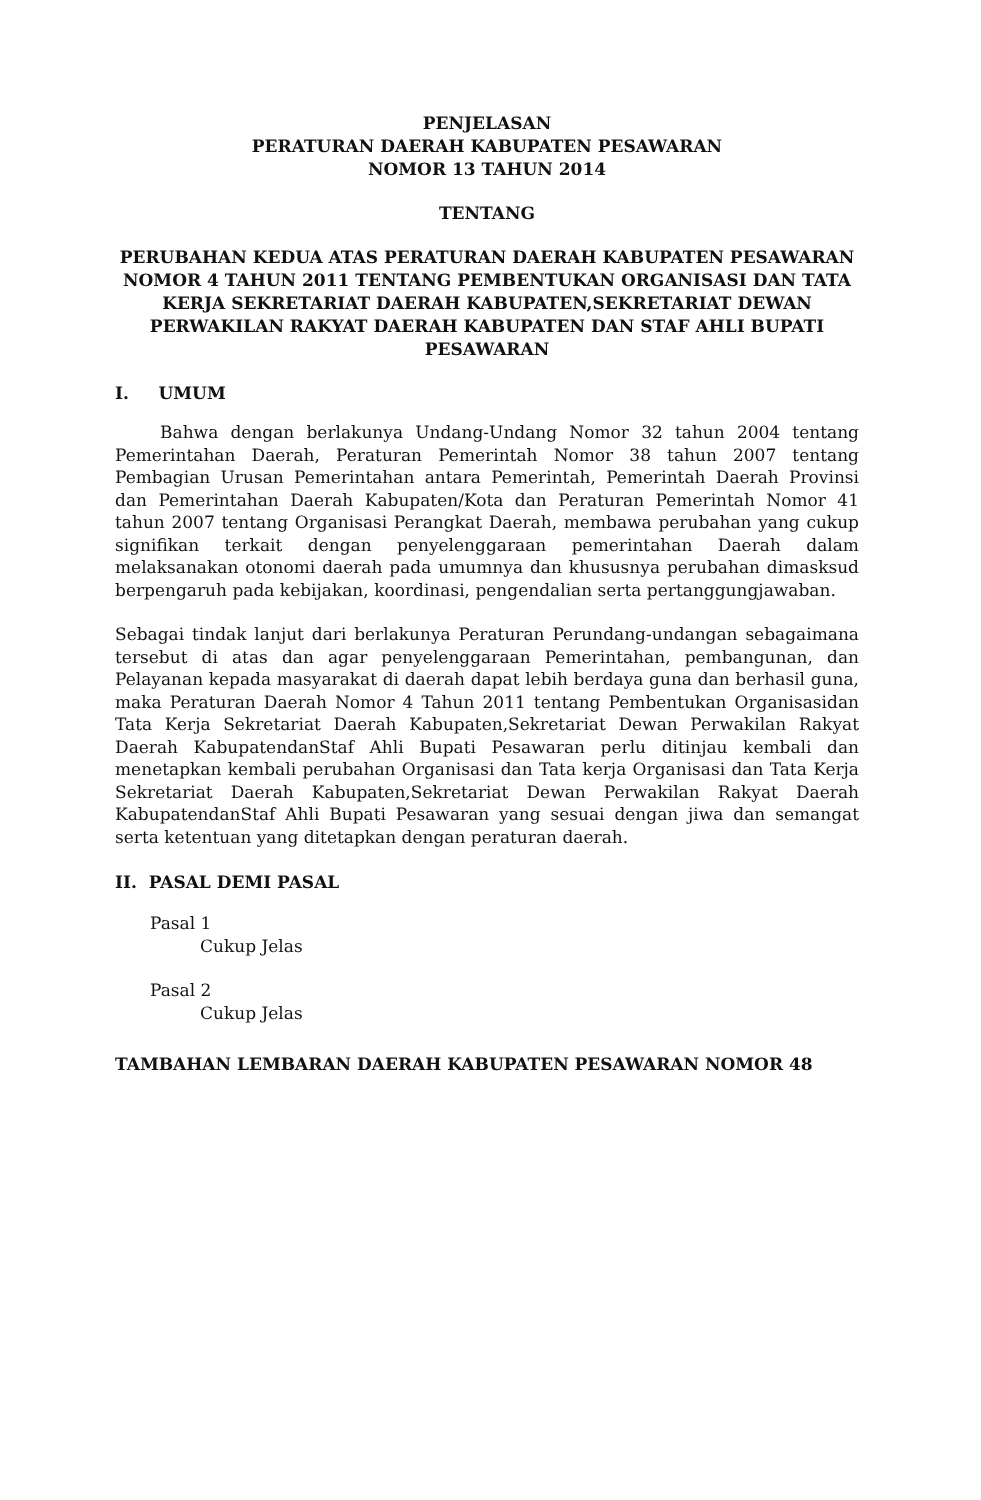PENJELASAN
PERATURAN DAERAH KABUPATEN PESAWARAN
NOMOR 13 TAHUN 2014
TENTANG
PERUBAHAN KEDUA ATAS PERATURAN DAERAH KABUPATEN PESAWARAN NOMOR 4 TAHUN 2011 TENTANG PEMBENTUKAN ORGANISASI DAN TATA KERJA SEKRETARIAT DAERAH KABUPATEN,SEKRETARIAT DEWAN PERWAKILAN RAKYAT DAERAH KABUPATEN DAN STAF AHLI BUPATI PESAWARAN
I. UMUM
Bahwa dengan berlakunya Undang-Undang Nomor 32 tahun 2004 tentang Pemerintahan Daerah, Peraturan Pemerintah Nomor 38 tahun 2007 tentang Pembagian Urusan Pemerintahan antara Pemerintah, Pemerintah Daerah Provinsi dan Pemerintahan Daerah Kabupaten/Kota dan Peraturan Pemerintah Nomor 41 tahun 2007 tentang Organisasi Perangkat Daerah, membawa perubahan yang cukup signifikan terkait dengan penyelenggaraan pemerintahan Daerah dalam melaksanakan otonomi daerah pada umumnya dan khususnya perubahan dimasksud berpengaruh pada kebijakan, koordinasi, pengendalian serta pertanggungjawaban.
Sebagai tindak lanjut dari berlakunya Peraturan Perundang-undangan sebagaimana tersebut di atas dan agar penyelenggaraan Pemerintahan, pembangunan, dan Pelayanan kepada masyarakat di daerah dapat lebih berdaya guna dan berhasil guna, maka Peraturan Daerah Nomor 4 Tahun 2011 tentang Pembentukan Organisasidan Tata Kerja Sekretariat Daerah Kabupaten,Sekretariat Dewan Perwakilan Rakyat Daerah KabupatendanStaf Ahli Bupati Pesawaran perlu ditinjau kembali dan menetapkan kembali perubahan Organisasi dan Tata kerja Organisasi dan Tata Kerja Sekretariat Daerah Kabupaten,Sekretariat Dewan Perwakilan Rakyat Daerah KabupatendanStaf Ahli Bupati Pesawaran yang sesuai dengan jiwa dan semangat serta ketentuan yang ditetapkan dengan peraturan daerah.
II. PASAL DEMI PASAL
Pasal 1
Cukup Jelas
Pasal 2
Cukup Jelas
TAMBAHAN LEMBARAN DAERAH KABUPATEN PESAWARAN NOMOR 48